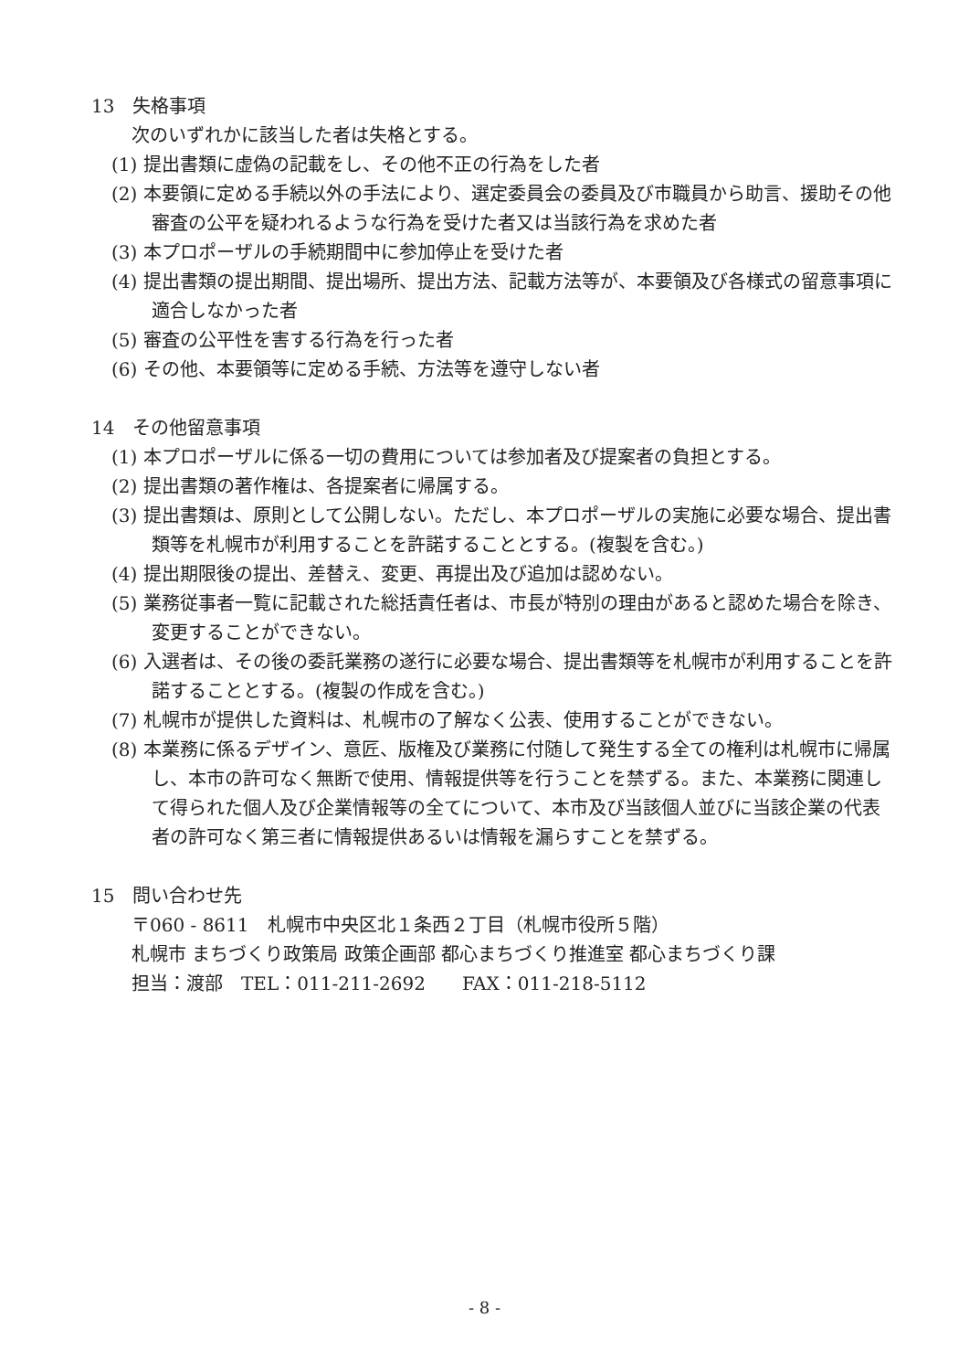13　失格事項
次のいずれかに該当した者は失格とする。
(1) 提出書類に虚偽の記載をし、その他不正の行為をした者
(2) 本要領に定める手続以外の手法により、選定委員会の委員及び市職員から助言、援助その他審査の公平を疑われるような行為を受けた者又は当該行為を求めた者
(3) 本プロポーザルの手続期間中に参加停止を受けた者
(4) 提出書類の提出期間、提出場所、提出方法、記載方法等が、本要領及び各様式の留意事項に適合しなかった者
(5) 審査の公平性を害する行為を行った者
(6) その他、本要領等に定める手続、方法等を遵守しない者
14　その他留意事項
(1) 本プロポーザルに係る一切の費用については参加者及び提案者の負担とする。
(2) 提出書類の著作権は、各提案者に帰属する。
(3) 提出書類は、原則として公開しない。ただし、本プロポーザルの実施に必要な場合、提出書類等を札幌市が利用することを許諾することとする。(複製を含む。)
(4) 提出期限後の提出、差替え、変更、再提出及び追加は認めない。
(5) 業務従事者一覧に記載された総括責任者は、市長が特別の理由があると認めた場合を除き、変更することができない。
(6) 入選者は、その後の委託業務の遂行に必要な場合、提出書類等を札幌市が利用することを許諾することとする。(複製の作成を含む。)
(7) 札幌市が提供した資料は、札幌市の了解なく公表、使用することができない。
(8) 本業務に係るデザイン、意匠、版権及び業務に付随して発生する全ての権利は札幌市に帰属し、本市の許可なく無断で使用、情報提供等を行うことを禁ずる。また、本業務に関連して得られた個人及び企業情報等の全てについて、本市及び当該個人並びに当該企業の代表者の許可なく第三者に情報提供あるいは情報を漏らすことを禁ずる。
15　問い合わせ先
〒060 - 8611　札幌市中央区北１条西２丁目（札幌市役所５階）
札幌市 まちづくり政策局 政策企画部 都心まちづくり推進室 都心まちづくり課
担当：渡部　TEL：011-211-2692　　FAX：011-218-5112
- 8 -